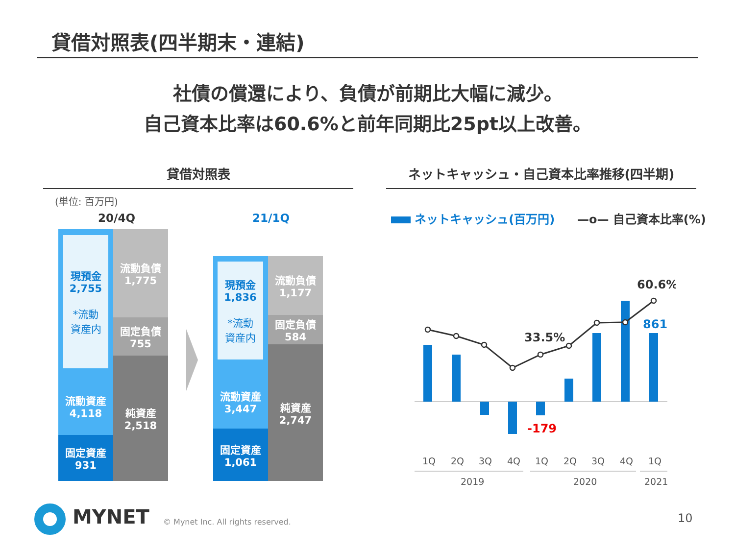貸借対照表(四半期末・連結)
社債の償還により、負債が前期比大幅に減少。
自己資本比率は60.6%と前年同期比25pt以上改善。
貸借対照表 ネットキャッシュ・自己資本比率推移(四半期)
(単位: 百万円)
20/4Q 21/1Q
現預金
2,755
*流動
資産内
流動資産
4,118
固定資産
931
流動負債
1,775
固定負債
755
純資産
2,518
現預金
1,836
*流動
資産内
流動資産
3,447
固定資産
1,061
流動負債
1,177
固定負債
584
純資産
2,747
ネットキャッシュ(百万円) —o— 自己資本比率(%)
60.6%
861
33.5%
-179
1Q
2Q
3Q
4Q
1Q
2Q
3Q
4Q
1Q
2019
2020
2021
MYNET
© Mynet Inc. All rights reserved.
10